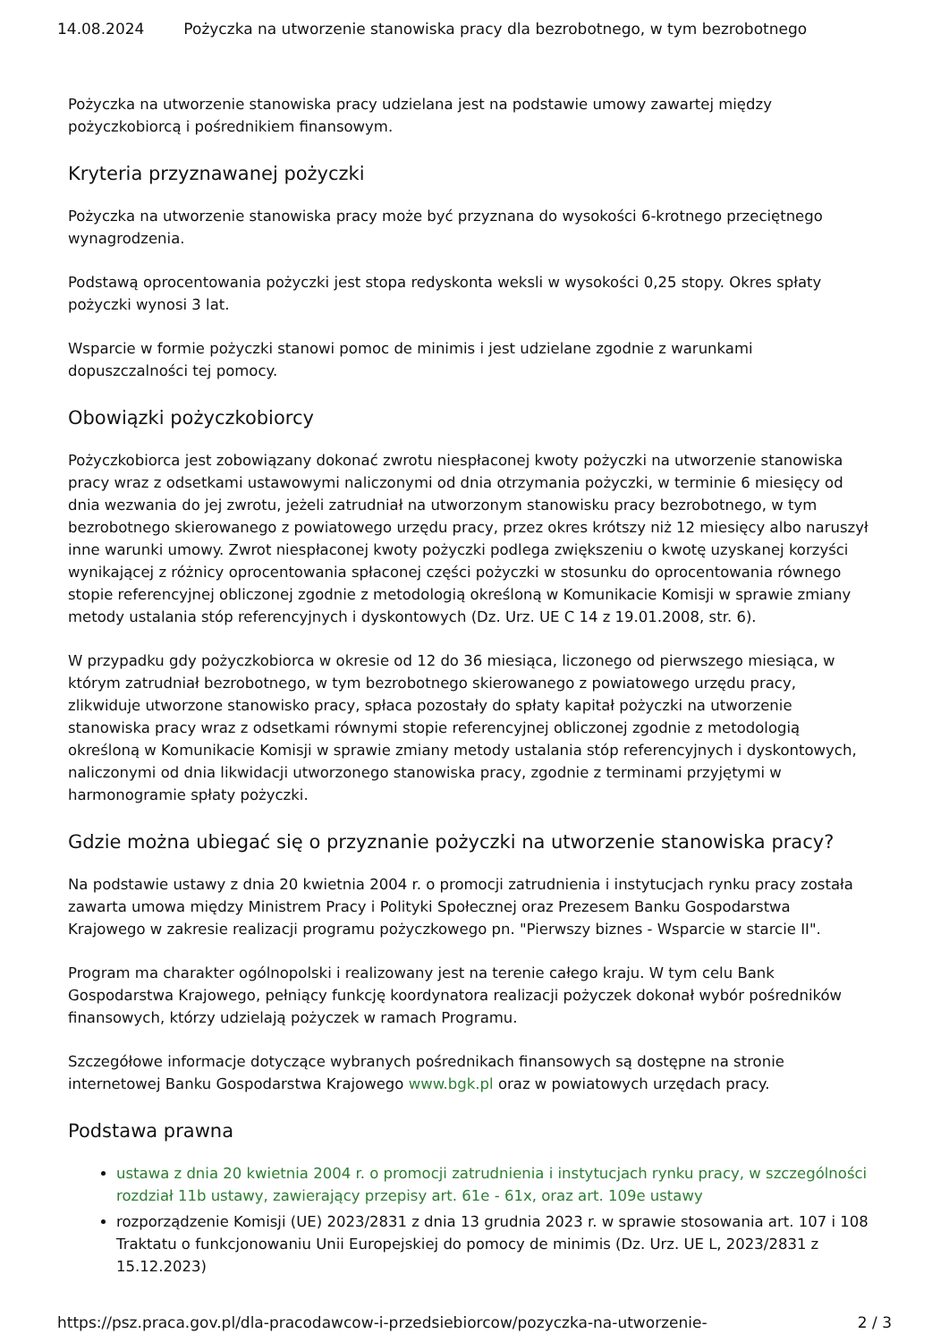14.08.2024 Pożyczka na utworzenie stanowiska pracy dla bezrobotnego, w tym bezrobotnego
Pożyczka na utworzenie stanowiska pracy udzielana jest na podstawie umowy zawartej między pożyczkobiorcą i pośrednikiem finansowym.
Kryteria przyznawanej pożyczki
Pożyczka na utworzenie stanowiska pracy może być przyznana do wysokości 6-krotnego przeciętnego wynagrodzenia.
Podstawą oprocentowania pożyczki jest stopa redyskonta weksli w wysokości 0,25 stopy. Okres spłaty pożyczki wynosi 3 lat.
Wsparcie w formie pożyczki stanowi pomoc de minimis i jest udzielane zgodnie z warunkami dopuszczalności tej pomocy.
Obowiązki pożyczkobiorcy
Pożyczkobiorca jest zobowiązany dokonać zwrotu niespłaconej kwoty pożyczki na utworzenie stanowiska pracy wraz z odsetkami ustawowymi naliczonymi od dnia otrzymania pożyczki, w terminie 6 miesięcy od dnia wezwania do jej zwrotu, jeżeli zatrudniał na utworzonym stanowisku pracy bezrobotnego, w tym bezrobotnego skierowanego z powiatowego urzędu pracy, przez okres krótszy niż 12 miesięcy albo naruszył inne warunki umowy. Zwrot niespłaconej kwoty pożyczki podlega zwiększeniu o kwotę uzyskanej korzyści wynikającej z różnicy oprocentowania spłaconej części pożyczki w stosunku do oprocentowania równego stopie referencyjnej obliczonej zgodnie z metodologią określoną w Komunikacie Komisji w sprawie zmiany metody ustalania stóp referencyjnych i dyskontowych (Dz. Urz. UE C 14 z 19.01.2008, str. 6).
W przypadku gdy pożyczkobiorca w okresie od 12 do 36 miesiąca, liczonego od pierwszego miesiąca, w którym zatrudniał bezrobotnego, w tym bezrobotnego skierowanego z powiatowego urzędu pracy, zlikwiduje utworzone stanowisko pracy, spłaca pozostały do spłaty kapitał pożyczki na utworzenie stanowiska pracy wraz z odsetkami równymi stopie referencyjnej obliczonej zgodnie z metodologią określoną w Komunikacie Komisji w sprawie zmiany metody ustalania stóp referencyjnych i dyskontowych, naliczonymi od dnia likwidacji utworzonego stanowiska pracy, zgodnie z terminami przyjętymi w harmonogramie spłaty pożyczki.
Gdzie można ubiegać się o przyznanie pożyczki na utworzenie stanowiska pracy?
Na podstawie ustawy z dnia 20 kwietnia 2004 r. o promocji zatrudnienia i instytucjach rynku pracy została zawarta umowa między Ministrem Pracy i Polityki Społecznej oraz Prezesem Banku Gospodarstwa Krajowego w zakresie realizacji programu pożyczkowego pn. "Pierwszy biznes - Wsparcie w starcie II".
Program ma charakter ogólnopolski i realizowany jest na terenie całego kraju. W tym celu Bank Gospodarstwa Krajowego, pełniący funkcję koordynatora realizacji pożyczek dokonał wybór pośredników finansowych, którzy udzielają pożyczek w ramach Programu.
Szczegółowe informacje dotyczące wybranych pośrednikach finansowych są dostępne na stronie internetowej Banku Gospodarstwa Krajowego www.bgk.pl oraz w powiatowych urzędach pracy.
Podstawa prawna
ustawa z dnia 20 kwietnia 2004 r. o promocji zatrudnienia i instytucjach rynku pracy, w szczególności rozdział 11b ustawy, zawierający przepisy art. 61e - 61x, oraz art. 109e ustawy
rozporządzenie Komisji (UE) 2023/2831 z dnia 13 grudnia 2023 r. w sprawie stosowania art. 107 i 108 Traktatu o funkcjonowaniu Unii Europejskiej do pomocy de minimis (Dz. Urz. UE L, 2023/2831 z 15.12.2023)
https://psz.praca.gov.pl/dla-pracodawcow-i-przedsiebiorcow/pozyczka-na-utworzenie- 2 / 3